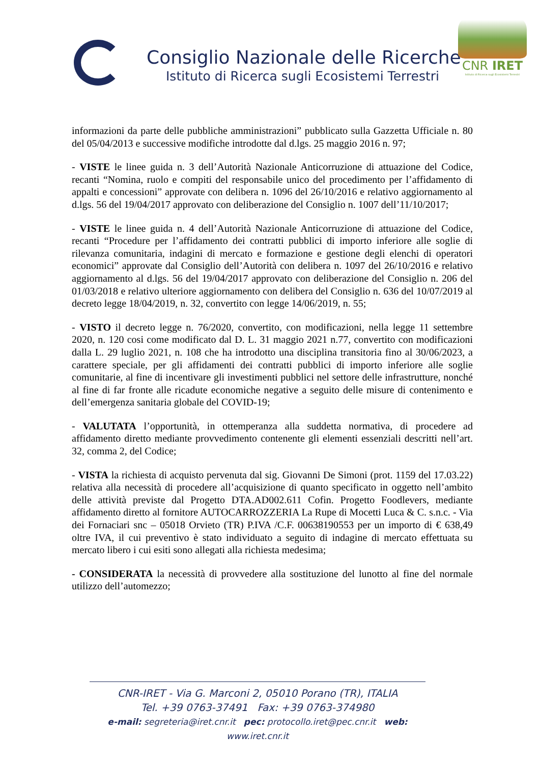Consiglio Nazionale delle Ricerche
Istituto di Ricerca sugli Ecosistemi Terrestri
CNR IRET
Istituto di Ricerca sugli Ecosistemi Terrestri
informazioni da parte delle pubbliche amministrazioni” pubblicato sulla Gazzetta Ufficiale n. 80 del 05/04/2013 e successive modifiche introdotte dal d.lgs. 25 maggio 2016 n. 97;
- VISTE le linee guida n. 3 dell’Autorità Nazionale Anticorruzione di attuazione del Codice, recanti “Nomina, ruolo e compiti del responsabile unico del procedimento per l’affidamento di appalti e concessioni” approvate con delibera n. 1096 del 26/10/2016 e relativo aggiornamento al d.lgs. 56 del 19/04/2017 approvato con deliberazione del Consiglio n. 1007 dell’11/10/2017;
- VISTE le linee guida n. 4 dell’Autorità Nazionale Anticorruzione di attuazione del Codice, recanti “Procedure per l’affidamento dei contratti pubblici di importo inferiore alle soglie di rilevanza comunitaria, indagini di mercato e formazione e gestione degli elenchi di operatori economici” approvate dal Consiglio dell’Autorità con delibera n. 1097 del 26/10/2016 e relativo aggiornamento al d.lgs. 56 del 19/04/2017 approvato con deliberazione del Consiglio n. 206 del 01/03/2018 e relativo ulteriore aggiornamento con delibera del Consiglio n. 636 del 10/07/2019 al decreto legge 18/04/2019, n. 32, convertito con legge 14/06/2019, n. 55;
- VISTO il decreto legge n. 76/2020, convertito, con modificazioni, nella legge 11 settembre 2020, n. 120 cosi come modificato dal D. L. 31 maggio 2021 n.77, convertito con modificazioni dalla L. 29 luglio 2021, n. 108 che ha introdotto una disciplina transitoria fino al 30/06/2023, a carattere speciale, per gli affidamenti dei contratti pubblici di importo inferiore alle soglie comunitarie, al fine di incentivare gli investimenti pubblici nel settore delle infrastrutture, nonché al fine di far fronte alle ricadute economiche negative a seguito delle misure di contenimento e dell’emergenza sanitaria globale del COVID-19;
- VALUTATA l’opportunità, in ottemperanza alla suddetta normativa, di procedere ad affidamento diretto mediante provvedimento contenente gli elementi essenziali descritti nell’art. 32, comma 2, del Codice;
- VISTA la richiesta di acquisto pervenuta dal sig. Giovanni De Simoni (prot. 1159 del 17.03.22) relativa alla necessità di procedere all’acquisizione di quanto specificato in oggetto nell’ambito delle attività previste dal Progetto DTA.AD002.611 Cofin. Progetto Foodlevers, mediante affidamento diretto al fornitore AUTOCARROZZERIA La Rupe di Mocetti Luca & C. s.n.c. - Via dei Fornaciari snc – 05018 Orvieto (TR) P.IVA /C.F. 00638190553 per un importo di € 638,49 oltre IVA, il cui preventivo è stato individuato a seguito di indagine di mercato effettuata su mercato libero i cui esiti sono allegati alla richiesta medesima;
- CONSIDERATA la necessità di provvedere alla sostituzione del lunotto al fine del normale utilizzo dell’automezzo;
CNR-IRET - Via G. Marconi 2, 05010 Porano (TR), ITALIA
Tel. +39 0763-37491 Fax: +39 0763-374980
e-mail: segreteria@iret.cnr.it pec: protocollo.iret@pec.cnr.it web: www.iret.cnr.it